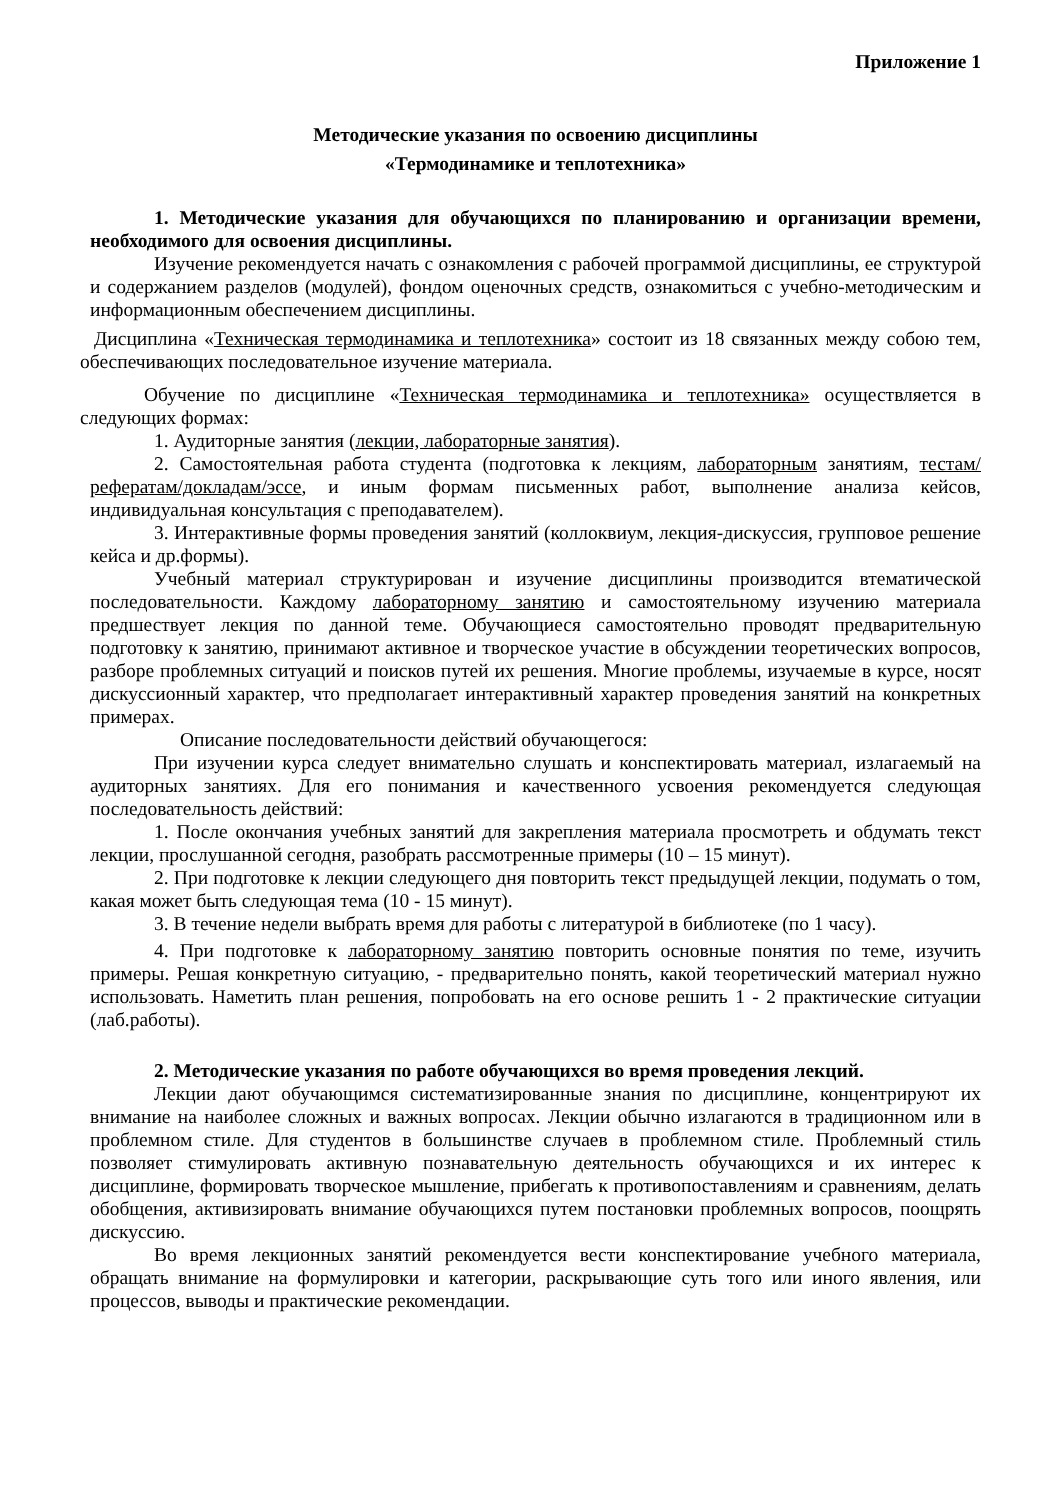Приложение 1
Методические указания по освоению дисциплины
«Термодинамике и теплотехника»
1. Методические указания для обучающихся по планированию и организации времени, необходимого для освоения дисциплины.
Изучение рекомендуется начать с ознакомления с рабочей программой дисциплины, ее структурой и содержанием разделов (модулей), фондом оценочных средств, ознакомиться с учебно-методическим и информационным обеспечением дисциплины.
Дисциплина «Техническая термодинамика и теплотехника» состоит из 18 связанных между собою тем, обеспечивающих последовательное изучение материала.
Обучение по дисциплине «Техническая термодинамика и теплотехника» осуществляется в следующих формах:
1. Аудиторные занятия (лекции, лабораторные занятия).
2. Самостоятельная работа студента (подготовка к лекциям, лабораторным занятиям, тестам/рефератам/докладам/эссе, и иным формам письменных работ, выполнение анализа кейсов, индивидуальная консультация с преподавателем).
3. Интерактивные формы проведения занятий (коллоквиум, лекция-дискуссия, групповое решение кейса и др.формы).
Учебный материал структурирован и изучение дисциплины производится втематической последовательности. Каждому лабораторному занятию и самостоятельному изучению материала предшествует лекция по данной теме. Обучающиеся самостоятельно проводят предварительную подготовку к занятию, принимают активное и творческое участие в обсуждении теоретических вопросов, разборе проблемных ситуаций и поисков путей их решения. Многие проблемы, изучаемые в курсе, носят дискуссионный характер, что предполагает интерактивный характер проведения занятий на конкретных примерах.
Описание последовательности действий обучающегося:
При изучении курса следует внимательно слушать и конспектировать материал, излагаемый на аудиторных занятиях. Для его понимания и качественного усвоения рекомендуется следующая последовательность действий:
1. После окончания учебных занятий для закрепления материала просмотреть и обдумать текст лекции, прослушанной сегодня, разобрать рассмотренные примеры (10 – 15 минут).
2. При подготовке к лекции следующего дня повторить текст предыдущей лекции, подумать о том, какая может быть следующая тема (10 - 15 минут).
3. В течение недели выбрать время для работы с литературой в библиотеке (по 1 часу).
4. При подготовке к лабораторному занятию повторить основные понятия по теме, изучить примеры. Решая конкретную ситуацию, - предварительно понять, какой теоретический материал нужно использовать. Наметить план решения, попробовать на его основе решить 1 - 2 практические ситуации (лаб.работы).
2. Методические указания по работе обучающихся во время проведения лекций.
Лекции дают обучающимся систематизированные знания по дисциплине, концентрируют их внимание на наиболее сложных и важных вопросах. Лекции обычно излагаются в традиционном или в проблемном стиле. Для студентов в большинстве случаев в проблемном стиле. Проблемный стиль позволяет стимулировать активную познавательную деятельность обучающихся и их интерес к дисциплине, формировать творческое мышление, прибегать к противопоставлениям и сравнениям, делать обобщения, активизировать внимание обучающихся путем постановки проблемных вопросов, поощрять дискуссию.
Во время лекционных занятий рекомендуется вести конспектирование учебного материала, обращать внимание на формулировки и категории, раскрывающие суть того или иного явления, или процессов, выводы и практические рекомендации.